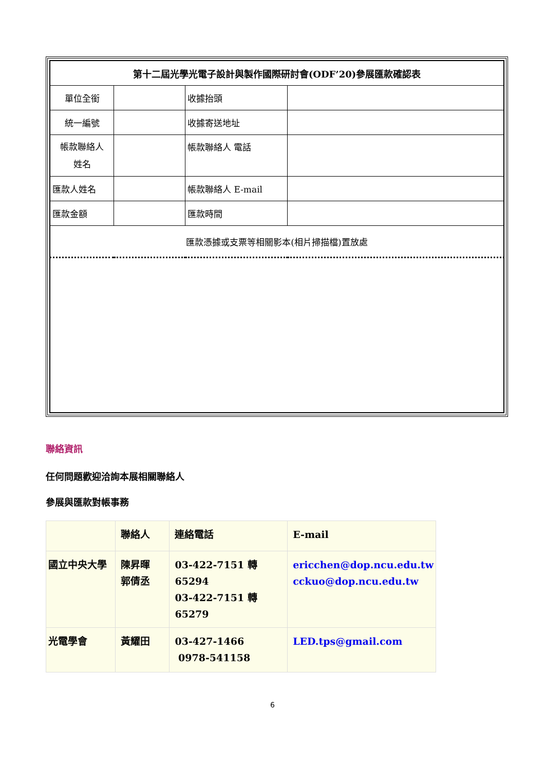| 第十二屆光學光電子設計與製作國際研討會(ODF’20)參展匯款確認表 | | | |
| 單位全銜 | | 收據抬頭 | |
| 統一編號 | | 收據寄送地址 | |
| 帳款聯絡人 姓名 | | 帳款聯絡人 電話 | |
| 匯款人姓名 | | 帳款聯絡人 E-mail | |
| 匯款金額 | | 匯款時間 | |
| 匯款憑據或支票等相關影本(相片掃描檔)置放處 | | | |
聯絡資訊
任何問題歡迎洽詢本展相關聯絡人
參展與匯款對帳事務
| | 聯絡人 | 連絡電話 | E-mail |
| 國立中央大學 | 陳昇暉 郭倩丞 | 03-422-7151 轉 65294 03-422-7151 轉 65279 | ericchen@dop.ncu.edu.tw cckuo@dop.ncu.edu.tw |
| 光電學會 | 黃耀田 | 03-427-1466 0978-541158 | LED.tps@gmail.com |
6